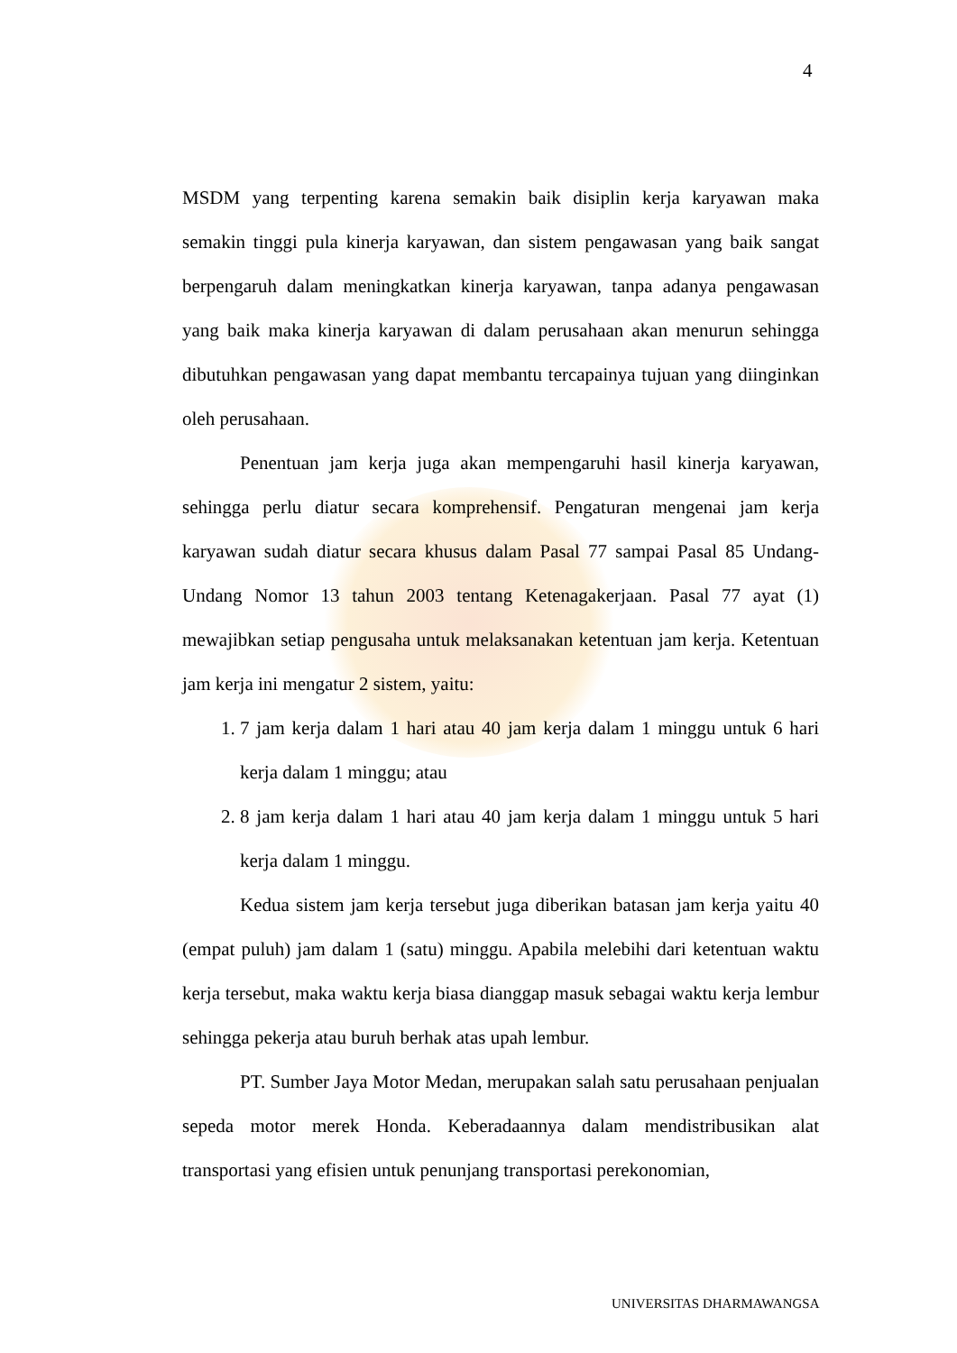4
MSDM yang terpenting karena semakin baik disiplin kerja karyawan maka semakin tinggi pula kinerja karyawan, dan sistem pengawasan yang baik sangat berpengaruh dalam meningkatkan kinerja karyawan, tanpa adanya pengawasan yang baik maka kinerja karyawan di dalam perusahaan akan menurun sehingga dibutuhkan pengawasan yang dapat membantu tercapainya tujuan yang diinginkan oleh perusahaan.
Penentuan jam kerja juga akan mempengaruhi hasil kinerja karyawan, sehingga perlu diatur secara komprehensif. Pengaturan mengenai jam kerja karyawan sudah diatur secara khusus dalam Pasal 77 sampai Pasal 85 Undang-Undang Nomor 13 tahun 2003 tentang Ketenagakerjaan. Pasal 77 ayat (1) mewajibkan setiap pengusaha untuk melaksanakan ketentuan jam kerja. Ketentuan jam kerja ini mengatur 2 sistem, yaitu:
1. 7 jam kerja dalam 1 hari atau 40 jam kerja dalam 1 minggu untuk 6 hari kerja dalam 1 minggu; atau
2. 8 jam kerja dalam 1 hari atau 40 jam kerja dalam 1 minggu untuk 5 hari kerja dalam 1 minggu.
Kedua sistem jam kerja tersebut juga diberikan batasan jam kerja yaitu 40 (empat puluh) jam dalam 1 (satu) minggu. Apabila melebihi dari ketentuan waktu kerja tersebut, maka waktu kerja biasa dianggap masuk sebagai waktu kerja lembur sehingga pekerja atau buruh berhak atas upah lembur.
PT. Sumber Jaya Motor Medan, merupakan salah satu perusahaan penjualan sepeda motor merek Honda. Keberadaannya dalam mendistribusikan alat transportasi yang efisien untuk penunjang transportasi perekonomian,
UNIVERSITAS DHARMAWANGSA